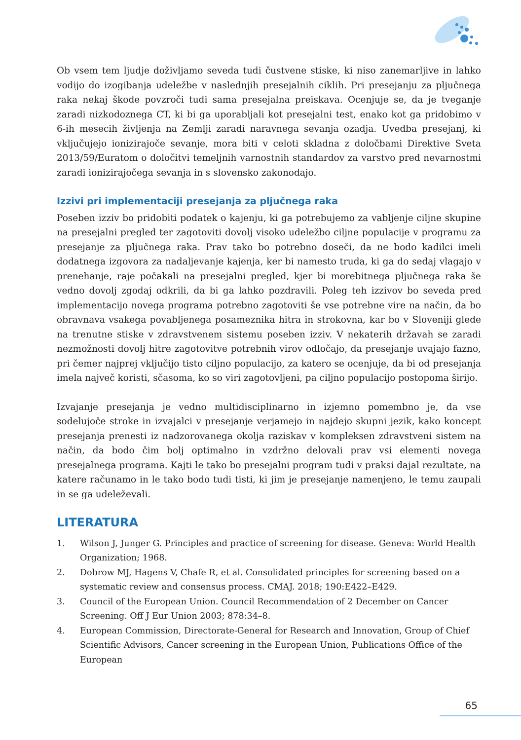Ob vsem tem ljudje doživljamo seveda tudi čustvene stiske, ki niso zanemarljive in lahko vodijo do izogibanja udeležbe v naslednjih presejalnih ciklih. Pri presejanju za pljučnega raka nekaj škode povzroči tudi sama presejalna preiskava. Ocenjuje se, da je tveganje zaradi nizkodoznega CT, ki bi ga uporabljali kot presejalni test, enako kot ga pridobimo v 6-ih mesecih življenja na Zemlji zaradi naravnega sevanja ozadja. Uvedba presejanj, ki vključujejo ionizirajoče sevanje, mora biti v celoti skladna z določbami Direktive Sveta 2013/59/Euratom o določitvi temeljnih varnostnih standardov za varstvo pred nevarnostmi zaradi ionizirajočega sevanja in s slovensko zakonodajo.
Izzivi pri implementaciji presejanja za pljučnega raka
Poseben izziv bo pridobiti podatek o kajenju, ki ga potrebujemo za vabljenje ciljne skupine na presejalni pregled ter zagotoviti dovolj visoko udeležbo ciljne populacije v programu za presejanje za pljučnega raka. Prav tako bo potrebno doseči, da ne bodo kadilci imeli dodatnega izgovora za nadaljevanje kajenja, ker bi namesto truda, ki ga do sedaj vlagajo v prenehanje, raje počakali na presejalni pregled, kjer bi morebitnega pljučnega raka še vedno dovolj zgodaj odkrili, da bi ga lahko pozdravili. Poleg teh izzivov bo seveda pred implementacijo novega programa potrebno zagotoviti še vse potrebne vire na način, da bo obravnava vsakega povabljenega posameznika hitra in strokovna, kar bo v Sloveniji glede na trenutne stiske v zdravstvenem sistemu poseben izziv. V nekaterih državah se zaradi nezmožnosti dovolj hitre zagotovitve potrebnih virov odločajo, da presejanje uvajajo fazno, pri čemer najprej vključijo tisto ciljno populacijo, za katero se ocenjuje, da bi od presejanja imela največ koristi, sčasoma, ko so viri zagotovljeni, pa ciljno populacijo postopoma širijo.
Izvajanje presejanja je vedno multidisciplinarno in izjemno pomembno je, da vse sodelujoče stroke in izvajalci v presejanje verjamejo in najdejo skupni jezik, kako koncept presejanja prenesti iz nadzorovanega okolja raziskav v kompleksen zdravstveni sistem na način, da bodo čim bolj optimalno in vzdržno delovali prav vsi elementi novega presejalnega programa. Kajti le tako bo presejalni program tudi v praksi dajal rezultate, na katere računamo in le tako bodo tudi tisti, ki jim je presejanje namenjeno, le temu zaupali in se ga udeleževali.
LITERATURA
1. Wilson J, Junger G. Principles and practice of screening for disease. Geneva: World Health Organization; 1968.
2. Dobrow MJ, Hagens V, Chafe R, et al. Consolidated principles for screening based on a systematic review and consensus process. CMAJ. 2018; 190:E422–E429.
3. Council of the European Union. Council Recommendation of 2 December on Cancer Screening. Off J Eur Union 2003; 878:34–8.
4. European Commission, Directorate-General for Research and Innovation, Group of Chief Scientific Advisors, Cancer screening in the European Union, Publications Office of the European
65